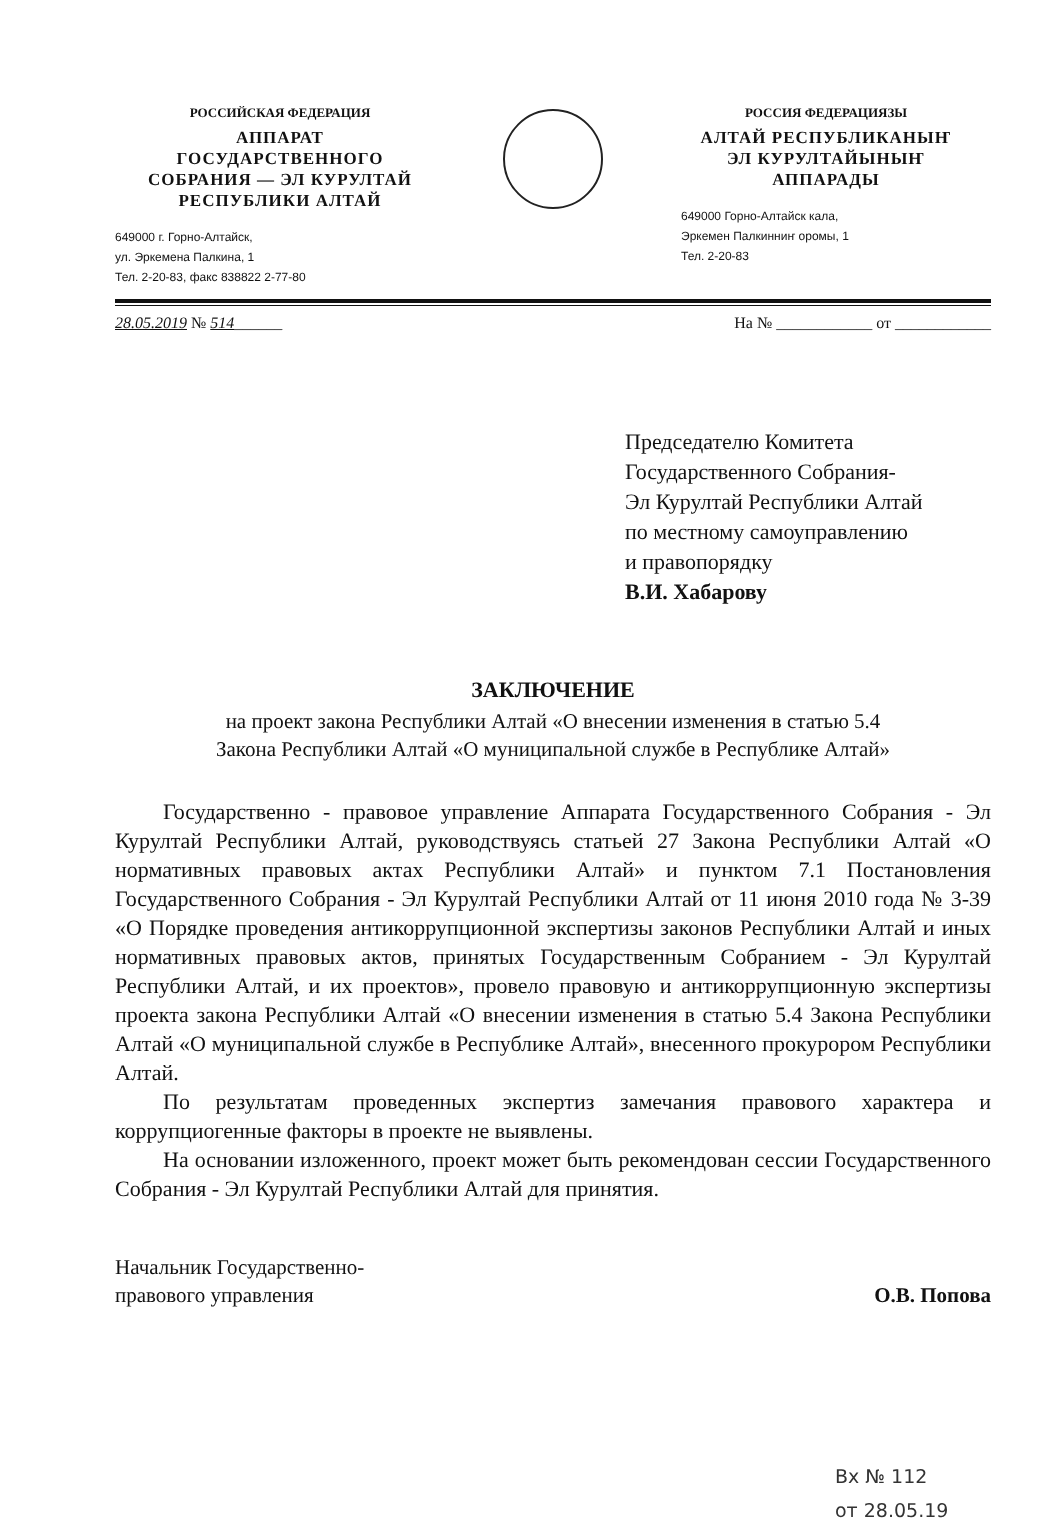РОССИЙСКАЯ ФЕДЕРАЦИЯ
АППАРАТ
ГОСУДАРСТВЕННОГО
СОБРАНИЯ — ЭЛ КУРУЛТАЙ
РЕСПУБЛИКИ АЛТАЙ
649000 г. Горно-Алтайск,
ул. Эркемена Палкина, 1
Тел. 2-20-83, факс 838822 2-77-80
РОССИЯ ФЕДЕРАЦИЯЗЫ
АЛТАЙ РЕСПУБЛИКАНЫҤ
ЭЛ КУРУЛТАЙЫНЫҤ
АППАРАДЫ
649000 Горно-Алтайск кала,
Эркемен Палкинниҥ оромы, 1
Тел. 2-20-83
28.05.2019 № 514______ На № ____________ от ____________
Председателю Комитета
Государственного Собрания-
Эл Курултай Республики Алтай
по местному самоуправлению
и правопорядку
В.И. Хабарову
ЗАКЛЮЧЕНИЕ
на проект закона Республики Алтай «О внесении изменения в статью 5.4
Закона Республики Алтай «О муниципальной службе в Республике Алтай»
Государственно - правовое управление Аппарата Государственного Собрания - Эл Курултай Республики Алтай, руководствуясь статьей 27 Закона Республики Алтай «О нормативных правовых актах Республики Алтай» и пунктом 7.1 Постановления Государственного Собрания - Эл Курултай Республики Алтай от 11 июня 2010 года № 3-39 «О Порядке проведения антикоррупционной экспертизы законов Республики Алтай и иных нормативных правовых актов, принятых Государственным Собранием - Эл Курултай Республики Алтай, и их проектов», провело правовую и антикоррупционную экспертизы проекта закона Республики Алтай «О внесении изменения в статью 5.4 Закона Республики Алтай «О муниципальной службе в Республике Алтай», внесенного прокурором Республики Алтай.
По результатам проведенных экспертиз замечания правового характера и коррупциогенные факторы в проекте не выявлены.
На основании изложенного, проект может быть рекомендован сессии Государственного Собрания - Эл Курултай Республики Алтай для принятия.
Начальник Государственно-
правового управления О.В. Попова
Вх № 112
от 28.05.19